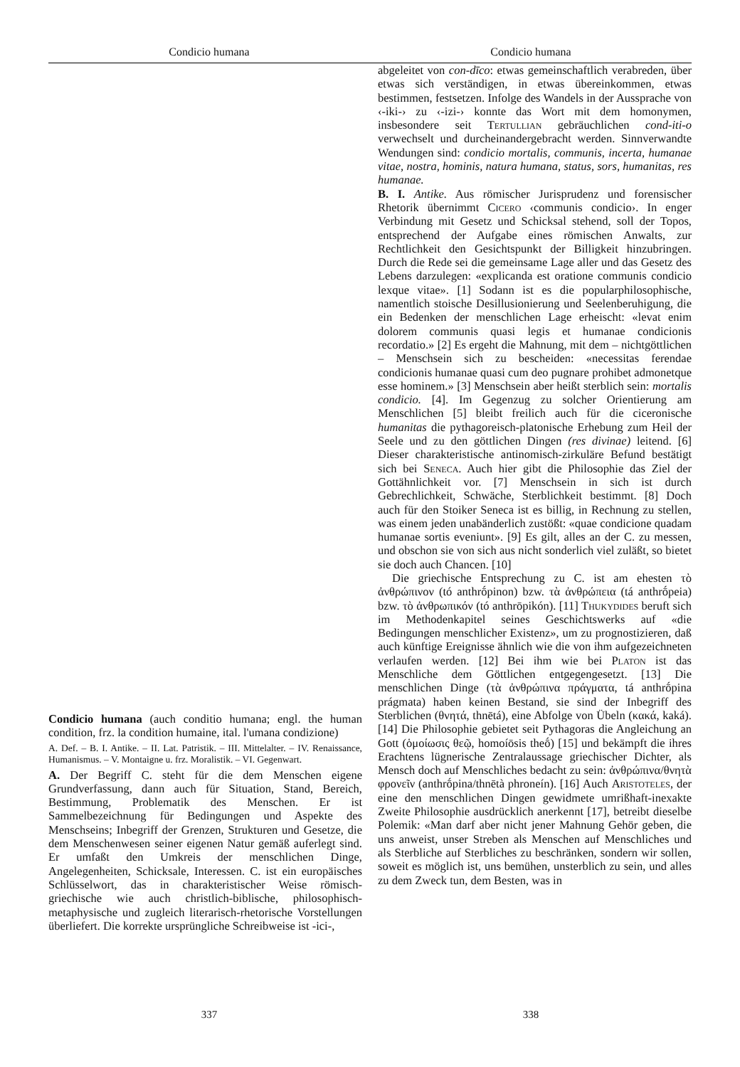Condicio humana Condicio humana
Condicio humana (auch conditio humana; engl. the human condition, frz. la condition humaine, ital. l'umana condizione)
A. Def. – B. I. Antike. – II. Lat. Patristik. – III. Mittelalter. – IV. Renaissance, Humanismus. – V. Montaigne u. frz. Moralistik. – VI. Gegenwart.
A. Der Begriff C. steht für die dem Menschen eigene Grundverfassung, dann auch für Situation, Stand, Bereich, Bestimmung, Problematik des Menschen. Er ist Sammelbezeichnung für Bedingungen und Aspekte des Menschseins; Inbegriff der Grenzen, Strukturen und Gesetze, die dem Menschenwesen seiner eigenen Natur gemäß auferlegt sind. Er umfaßt den Umkreis der menschlichen Dinge, Angelegenheiten, Schicksale, Interessen. C. ist ein europäisches Schlüsselwort, das in charakteristischer Weise römisch-griechische wie auch christlich-biblische, philosophisch-metaphysische und zugleich literarisch-rhetorische Vorstellungen überliefert. Die korrekte ursprüngliche Schreibweise ist -ici-,
abgeleitet von con-dīco: etwas gemeinschaftlich verabreden, über etwas sich verständigen, in etwas übereinkommen, etwas bestimmen, festsetzen. Infolge des Wandels in der Aussprache von ‹-iki-› zu ‹-izi-› konnte das Wort mit dem homonymen, insbesondere seit Tertullian gebräuchlichen cond-iti-o verwechselt und durcheinandergebracht werden. Sinnverwandte Wendungen sind: condicio mortalis, communis, incerta, humanae vitae, nostra, hominis, natura humana, status, sors, humanitas, res humanae.
B. I. Antike. Aus römischer Jurisprudenz und forensischer Rhetorik übernimmt Cicero ‹communis condicio›. In enger Verbindung mit Gesetz und Schicksal stehend, soll der Topos, entsprechend der Aufgabe eines römischen Anwalts, zur Rechtlichkeit den Gesichtspunkt der Billigkeit hinzubringen. Durch die Rede sei die gemeinsame Lage aller und das Gesetz des Lebens darzulegen: «explicanda est oratione communis condicio lexque vitae». [1] Sodann ist es die popularphilosophische, namentlich stoische Desillusionierung und Seelenberuhigung, die ein Bedenken der menschlichen Lage erheischt: «levat enim dolorem communis quasi legis et humanae condicionis recordatio.» [2] Es ergeht die Mahnung, mit dem – nichtgöttlichen – Menschsein sich zu bescheiden: «necessitas ferendae condicionis humanae quasi cum deo pugnare prohibet admonetque esse hominem.» [3] Menschsein aber heißt sterblich sein: mortalis condicio. [4]. Im Gegenzug zu solcher Orientierung am Menschlichen [5] bleibt freilich auch für die ciceronische humanitas die pythagoreisch-platonische Erhebung zum Heil der Seele und zu den göttlichen Dingen (res divinae) leitend. [6] Dieser charakteristische antinomisch-zirkuläre Befund bestätigt sich bei Seneca. Auch hier gibt die Philosophie das Ziel der Gottähnlichkeit vor. [7] Menschsein in sich ist durch Gebrechlichkeit, Schwäche, Sterblichkeit bestimmt. [8] Doch auch für den Stoiker Seneca ist es billig, in Rechnung zu stellen, was einem jeden unabänderlich zustößt: «quae condicione quadam humanae sortis eveniunt». [9] Es gilt, alles an der C. zu messen, und obschon sie von sich aus nicht sonderlich viel zuläßt, so bietet sie doch auch Chancen. [10]
Die griechische Entsprechung zu C. ist am ehesten τὸ ἀνθρώπινον (tó anthrṓpinon) bzw. τὰ ἀνθρώπεια (tá anthrṓpeia) bzw. τὸ ἀνθρωπικόν (tó anthrōpikón). [11] Thukydides beruft sich im Methodenkapitel seines Geschichtswerks auf «die Bedingungen menschlicher Existenz», um zu prognostizieren, daß auch künftige Ereignisse ähnlich wie die von ihm aufgezeichneten verlaufen werden. [12] Bei ihm wie bei Platon ist das Menschliche dem Göttlichen entgegengesetzt. [13] Die menschlichen Dinge (τὰ ἀνθρώπινα πράγματα, tá anthrṓpina prágmata) haben keinen Bestand, sie sind der Inbegriff des Sterblichen (θνητά, thnētá), eine Abfolge von Übeln (κακά, kaká). [14] Die Philosophie gebietet seit Pythagoras die Angleichung an Gott (ὁμοίωσις θεῷ, homoíōsis theṓ) [15] und bekämpft die ihres Erachtens lügnerische Zentralaussage griechischer Dichter, als Mensch doch auf Menschliches bedacht zu sein: ἀνθρώπινα/θνητὰ φρονεῖν (anthrṓpina/thnētà phroneín). [16] Auch Aristoteles, der eine den menschlichen Dingen gewidmete umrißhaft-inexakte Zweite Philosophie ausdrücklich anerkennt [17], betreibt dieselbe Polemik: «Man darf aber nicht jener Mahnung Gehör geben, die uns anweist, unser Streben als Menschen auf Menschliches und als Sterbliche auf Sterbliches zu beschränken, sondern wir sollen, soweit es möglich ist, uns bemühen, unsterblich zu sein, und alles zu dem Zweck tun, dem Besten, was in
337 338